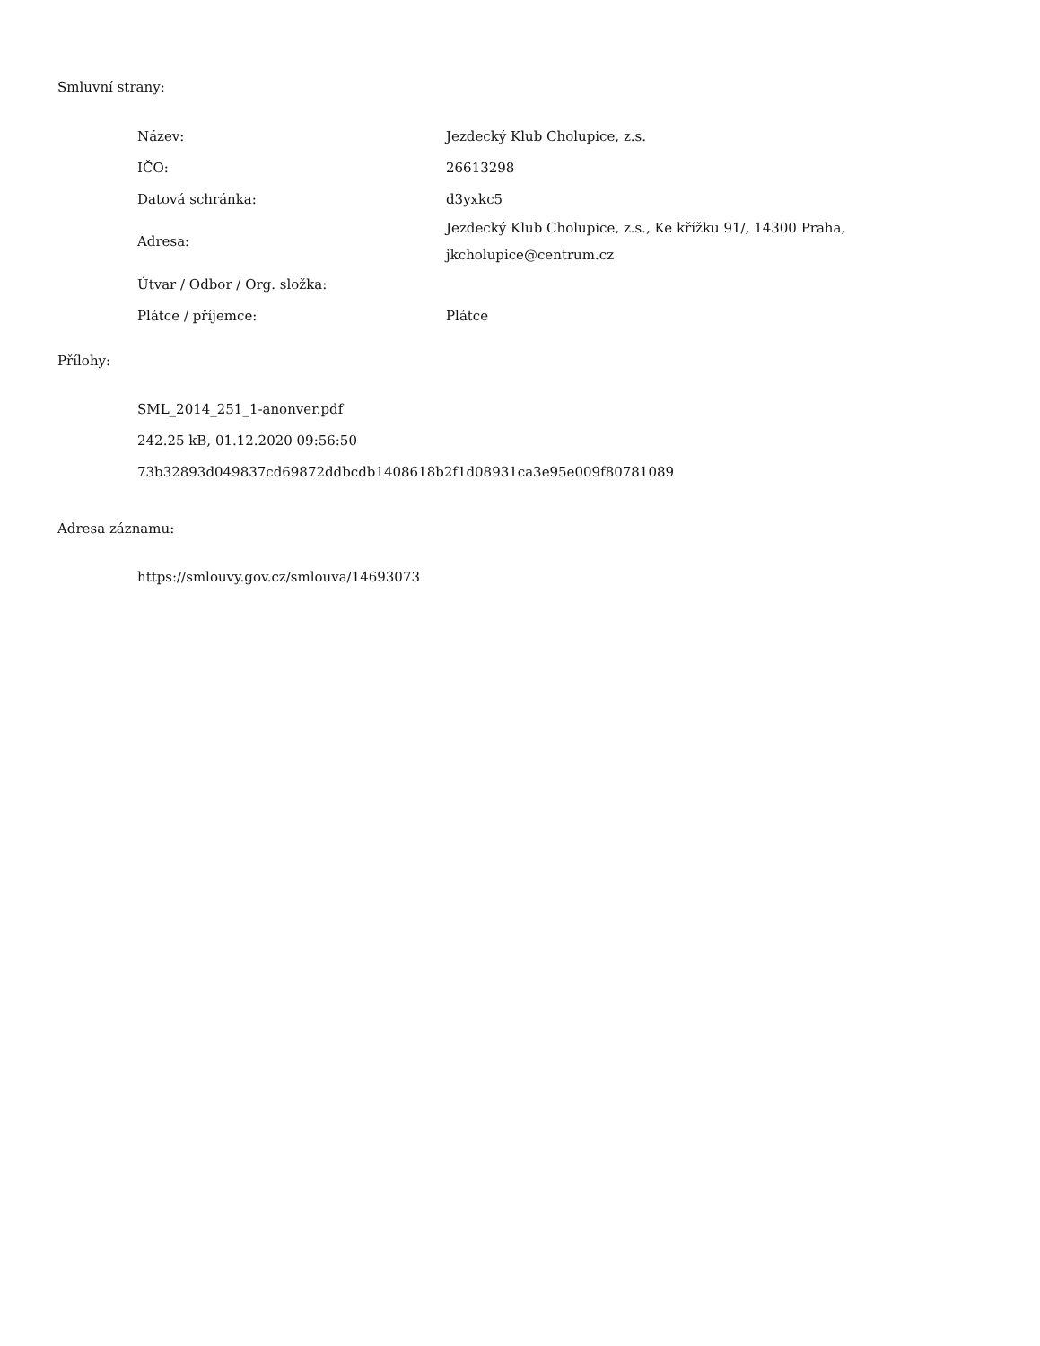Smluvní strany:
| Název: | Jezdecký Klub Cholupice, z.s. |
| IČO: | 26613298 |
| Datová schránka: | d3yxkc5 |
| Adresa: | Jezdecký Klub Cholupice, z.s., Ke křížku 91/, 14300 Praha, jkcholupice@centrum.cz |
| Útvar / Odbor / Org. složka: | |
| Plátce / příjemce: | Plátce |
Přílohy:
SML_2014_251_1-anonver.pdf
242.25 kB, 01.12.2020 09:56:50
73b32893d049837cd69872ddbcdb1408618b2f1d08931ca3e95e009f80781089
Adresa záznamu:
https://smlouvy.gov.cz/smlouva/14693073